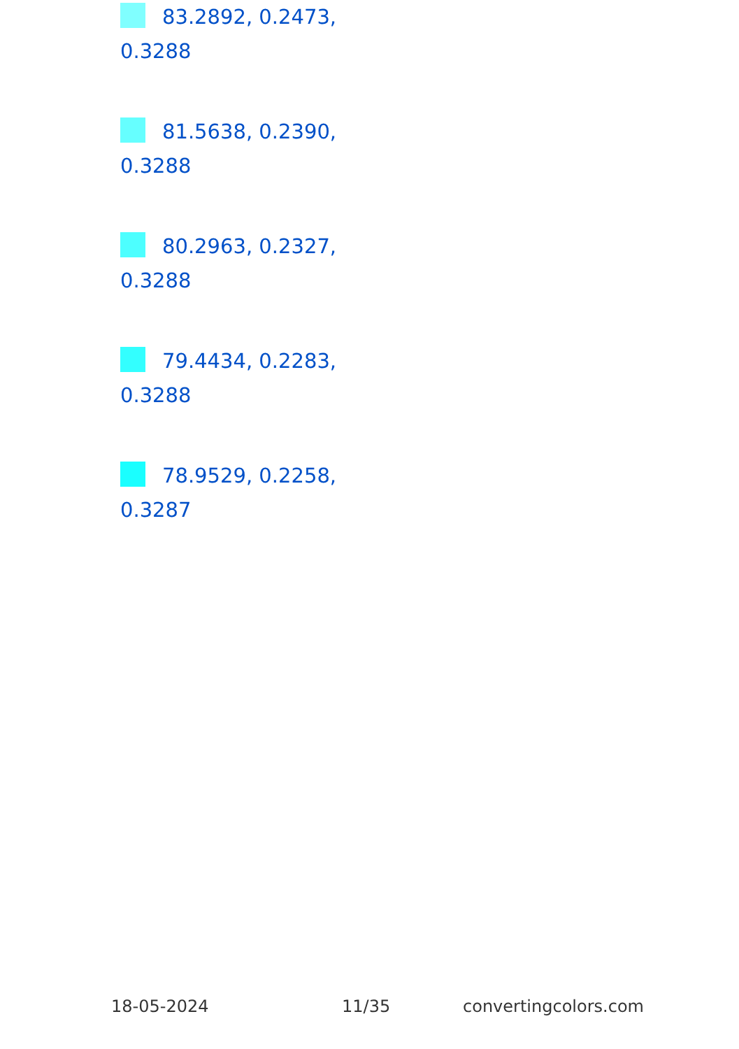83.2892, 0.2473, 0.3288
81.5638, 0.2390, 0.3288
80.2963, 0.2327, 0.3288
79.4434, 0.2283, 0.3288
78.9529, 0.2258, 0.3287
18-05-2024 11/35 convertingcolors.com